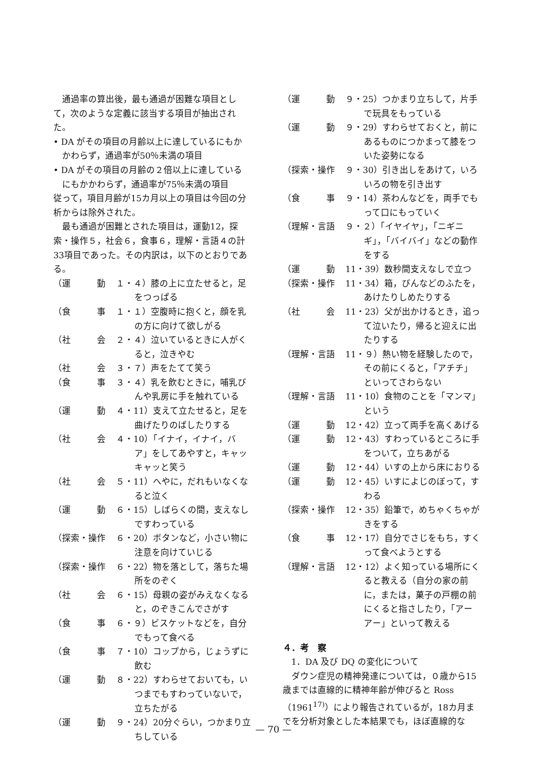通過率の算出後，最も通過が困難な項目として，次のような定義に該当する項目が抽出された。
• DA がその項目の月齢以上に達しているにもかかわらず，通過率が50％未満の項目
• DA がその項目の月齢の２倍以上に達しているにもかかわらず，通過率が75％未満の項目
従って，項目月齢が15カ月以上の項目は今回の分析からは除外された。
最も通過が困難とされた項目は，運動12，探索・操作５，社会６，食事６，理解・言語４の計33項目であった。その内訳は，以下のとおりである。
（運　　　動 １・４）膝の上に立たせると，足をつっぱる
（食　　　事 １・１）空腹時に抱くと，顔を乳の方に向けて欲しがる
（社　　　会 ２・４）泣いているときに人がくると，泣きやむ
（社　　　会 ３・７）声をたてて笑う
（食　　　事 ３・４）乳を飲むときに，哺乳びんや乳房に手を触れている
（運　　　動 ４・11）支えて立たせると，足を曲げたりのばしたりする
（社　　　会 ４・10）「イナイ，イナイ，バア」をしてあやすと，キャッキャッと笑う
（社　　　会 ５・11）へやに，だれもいなくなると泣く
（運　　　動 ６・15）しばらくの間，支えなしですわっている
（探索・操作 ６・20）ボタンなど，小さい物に注意を向けていじる
（探索・操作 ６・22）物を落として，落ちた場所をのぞく
（社　　　会 ６・15）母親の姿がみえなくなると，のぞきこんでさがす
（食　　　事 ６・９）ビスケットなどを，自分でもって食べる
（食　　　事 ７・10）コップから，じょうずに飲む
（運　　　動 ８・22）すわらせておいても，いつまでもすわっていないで，立ちたがる
（運　　　動 ９・24）20分ぐらい，つかまり立ちしている
（運　　　動 ９・25）つかまり立ちして，片手で玩具をもっている
（運　　　動 ９・29）すわらせておくと，前にあるものにつかまって膝をついた姿勢になる
（探索・操作 ９・30）引き出しをあけて，いろいろの物を引き出す
（食　　　事 ９・14）茶わんなどを，両手でもって口にもっていく
（理解・言語 ９・２）「イヤイヤ」，「ニギニギ」，「バイバイ」などの動作をする
（運　　　動 11・39）数秒間支えなしで立つ
（探索・操作 11・34）箱，びんなどのふたを，あけたりしめたりする
（社　　　会 11・23）父が出かけるとき，追って泣いたり，帰ると迎えに出たりする
（理解・言語 11・９）熱い物を経験したので，その前にくると，「アチチ」といってさわらない
（理解・言語 11・10）食物のことを「マンマ」という
（運　　　動 12・42）立って両手を高くあげる
（運　　　動 12・43）すわっているところに手をついて，立ちあがる
（運　　　動 12・44）いすの上から床におりる
（運　　　動 12・45）いすによじのぼって，すわる
（探索・操作 12・35）鉛筆で，めちゃくちゃがきをする
（食　　　事 12・17）自分でさじをもち，すくって食べようとする
（理解・言語 12・12）よく知っている場所にくると教える（自分の家の前に，または，菓子の戸棚の前にくると指さしたり，「アーアー」といって教える
４．考　察
1．DA 及び DQ の変化について
ダウン症児の精神発達については，０歳から15歳までは直線的に精神年齢が伸びると Ross（1961<sup>17)</sup>）により報告されているが，18カ月までを分析対象とした本結果でも，ほぼ直線的な
— 70 —